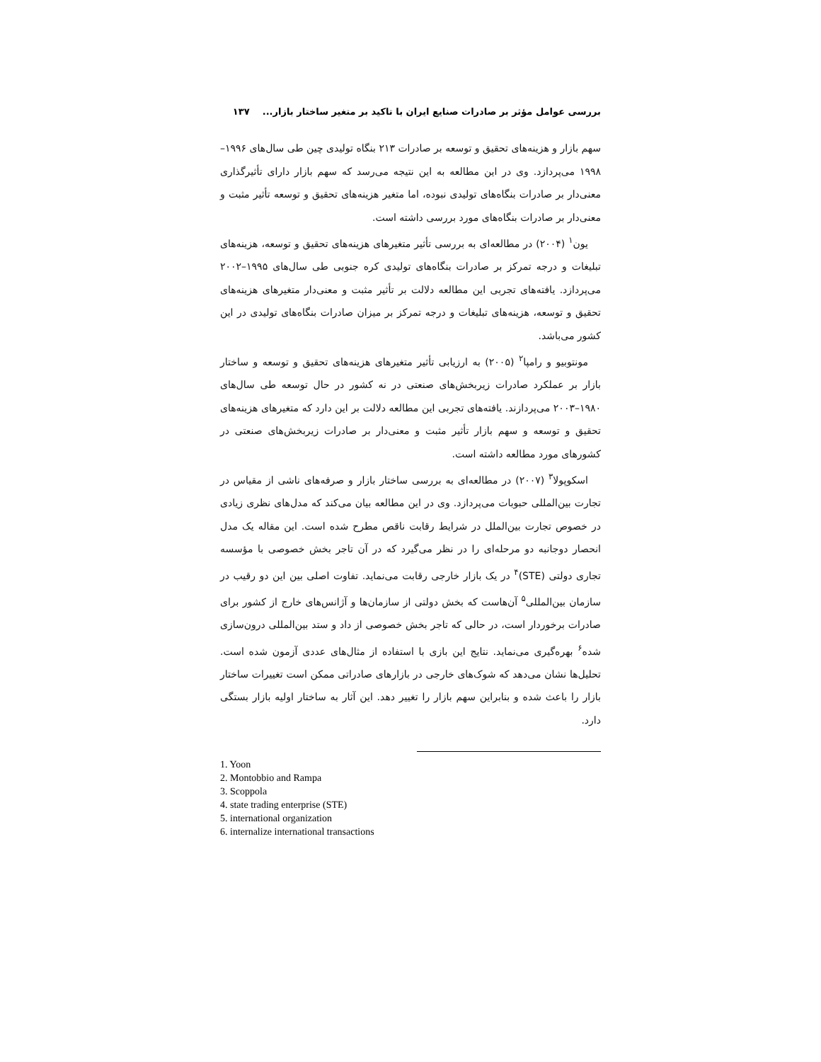بررسی عوامل مؤثر بر صادرات صنایع ایران با تاکید بر متغیر ساختار بازار... ۱۳۷
سهم بازار و هزینه‌های تحقیق و توسعه بر صادرات ۲۱۳ بنگاه تولیدی چین طی سال‌های ۱۹۹۶–۱۹۹۸ می‌پردازد. وی در این مطالعه به این نتیجه می‌رسد که سهم بازار دارای تأثیرگذاری معنی‌دار بر صادرات بنگاه‌های تولیدی نبوده، اما متغیر هزینه‌های تحقیق و توسعه تأثیر مثبت و معنی‌دار بر صادرات بنگاه‌های مورد بررسی داشته است.
یون<sup>۱</sup> (۲۰۰۴) در مطالعه‌ای به بررسی تأثیر متغیرهای هزینه‌های تحقیق و توسعه، هزینه‌های تبلیغات و درجه تمرکز بر صادرات بنگاه‌های تولیدی کره جنوبی طی سال‌های ۱۹۹۵–۲۰۰۲ می‌پردازد. یافته‌های تجربی این مطالعه دلالت بر تأثیر مثبت و معنی‌دار متغیرهای هزینه‌های تحقیق و توسعه، هزینه‌های تبلیغات و درجه تمرکز بر میزان صادرات بنگاه‌های تولیدی در این کشور می‌باشد.
مونتوبیو و رامپا<sup>۲</sup> (۲۰۰۵) به ارزیابی تأثیر متغیرهای هزینه‌های تحقیق و توسعه و ساختار بازار بر عملکرد صادرات زیربخش‌های صنعتی در نه کشور در حال توسعه طی سال‌های ۱۹۸۰–۲۰۰۳ می‌پردازند. یافته‌های تجربی این مطالعه دلالت بر این دارد که متغیرهای هزینه‌های تحقیق و توسعه و سهم بازار تأثیر مثبت و معنی‌دار بر صادرات زیربخش‌های صنعتی در کشورهای مورد مطالعه داشته است.
اسکوپولا<sup>۳</sup> (۲۰۰۷) در مطالعه‌ای به بررسی ساختار بازار و صرفه‌های ناشی از مقیاس در تجارت بین‌المللی حبوبات می‌پردازد. وی در این مطالعه بیان می‌کند که مدل‌های نظری زیادی در خصوص تجارت بین‌الملل در شرایط رقابت ناقص مطرح شده است. این مقاله یک مدل انحصار دوجانبه دو مرحله‌ای را در نظر می‌گیرد که در آن تاجر بخش خصوصی با مؤسسه تجاری دولتی (STE)<sup>۴</sup> در یک بازار خارجی رقابت می‌نماید. تفاوت اصلی بین این دو رقیب در سازمان بین‌المللی<sup>۵</sup> آن‌هاست که بخش دولتی از سازمان‌ها و آژانس‌های خارج از کشور برای صادرات برخوردار است، در حالی که تاجر بخش خصوصی از داد و ستد بین‌المللی درون‌سازی شده<sup>۶</sup> بهره‌گیری می‌نماید. نتایج این بازی با استفاده از مثال‌های عددی آزمون شده است. تحلیل‌ها نشان می‌دهد که شوک‌های خارجی در بازارهای صادراتی ممکن است تغییرات ساختار بازار را باعث شده و بنابراین سهم بازار را تغییر دهد. این آثار به ساختار اولیه بازار بستگی دارد.
1. Yoon
2. Montobbio and Rampa
3. Scoppola
4. state trading enterprise (STE)
5. international organization
6. internalize international transactions